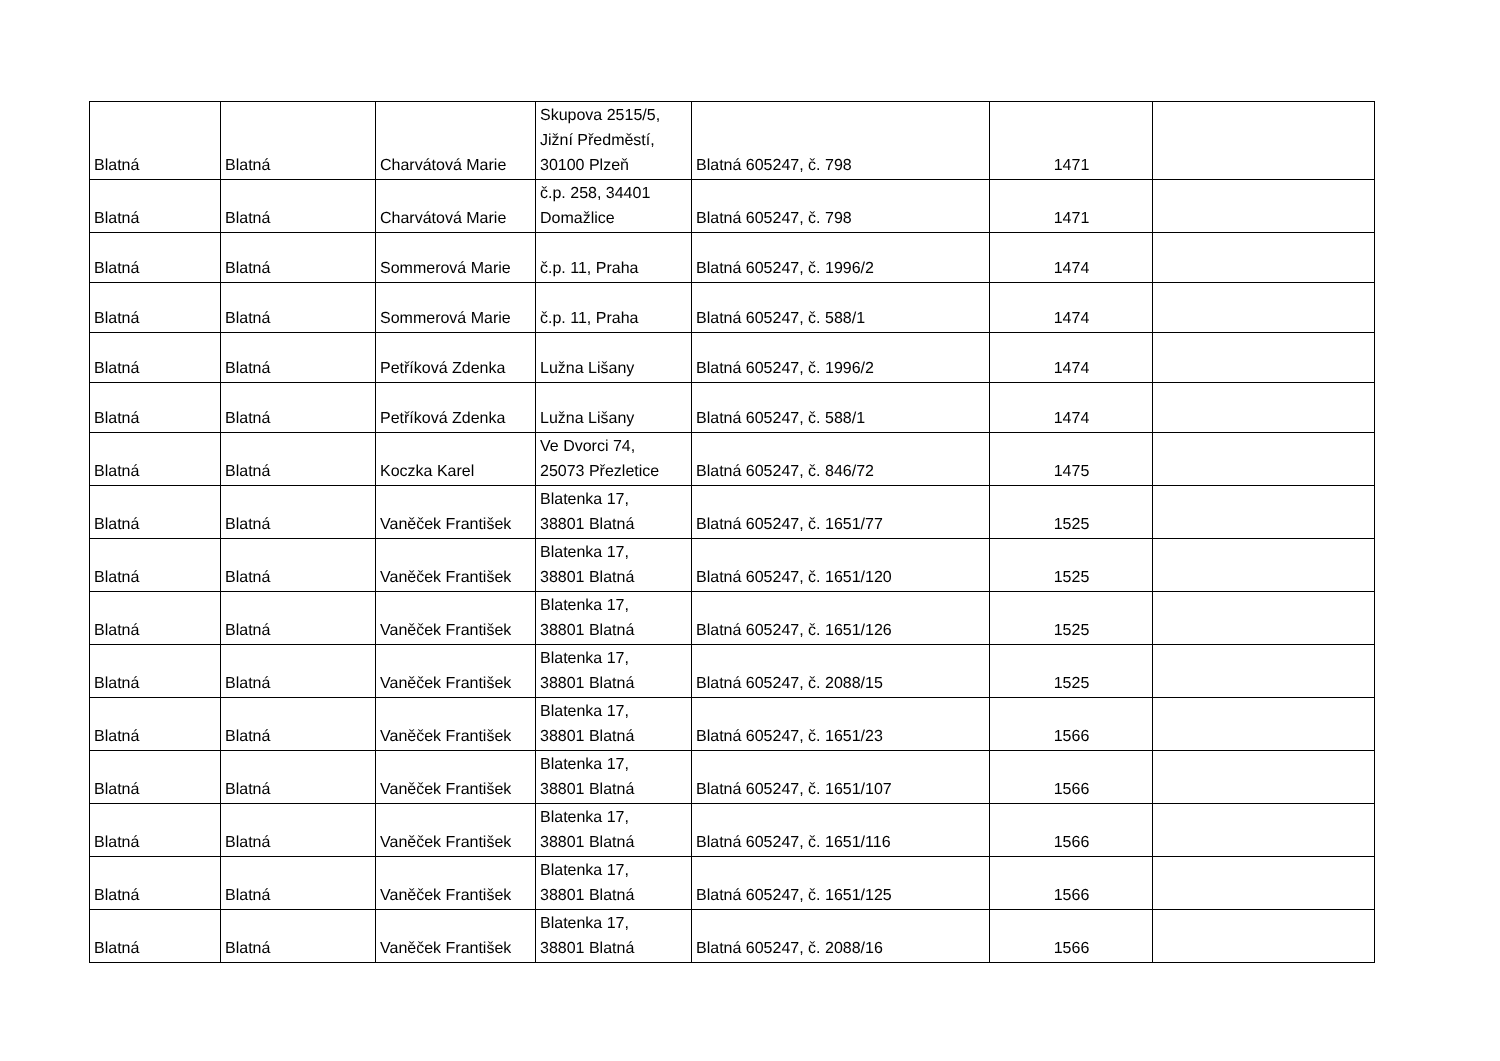| Blatná | Blatná | Charvátová Marie | Skupova 2515/5, Jižní Předměstí, 30100 Plzeň | Blatná 605247, č. 798 | 1471 | |
| Blatná | Blatná | Charvátová Marie | č.p. 258, 34401 Domažlice | Blatná 605247, č. 798 | 1471 | |
| Blatná | Blatná | Sommerová Marie | č.p. 11, Praha | Blatná 605247, č. 1996/2 | 1474 | |
| Blatná | Blatná | Sommerová Marie | č.p. 11, Praha | Blatná 605247, č. 588/1 | 1474 | |
| Blatná | Blatná | Petříková Zdenka | Lužna Lišany | Blatná 605247, č. 1996/2 | 1474 | |
| Blatná | Blatná | Petříková Zdenka | Lužna Lišany | Blatná 605247, č. 588/1 | 1474 | |
| Blatná | Blatná | Koczka Karel | Ve Dvorci 74, 25073 Přezletice | Blatná 605247, č. 846/72 | 1475 | |
| Blatná | Blatná | Vaněček František | Blatenka 17, 38801 Blatná | Blatná 605247, č. 1651/77 | 1525 | |
| Blatná | Blatná | Vaněček František | Blatenka 17, 38801 Blatná | Blatná 605247, č. 1651/120 | 1525 | |
| Blatná | Blatná | Vaněček František | Blatenka 17, 38801 Blatná | Blatná 605247, č. 1651/126 | 1525 | |
| Blatná | Blatná | Vaněček František | Blatenka 17, 38801 Blatná | Blatná 605247, č. 2088/15 | 1525 | |
| Blatná | Blatná | Vaněček František | Blatenka 17, 38801 Blatná | Blatná 605247, č. 1651/23 | 1566 | |
| Blatná | Blatná | Vaněček František | Blatenka 17, 38801 Blatná | Blatná 605247, č. 1651/107 | 1566 | |
| Blatná | Blatná | Vaněček František | Blatenka 17, 38801 Blatná | Blatná 605247, č. 1651/116 | 1566 | |
| Blatná | Blatná | Vaněček František | Blatenka 17, 38801 Blatná | Blatná 605247, č. 1651/125 | 1566 | |
| Blatná | Blatná | Vaněček František | Blatenka 17, 38801 Blatná | Blatná 605247, č. 2088/16 | 1566 | |